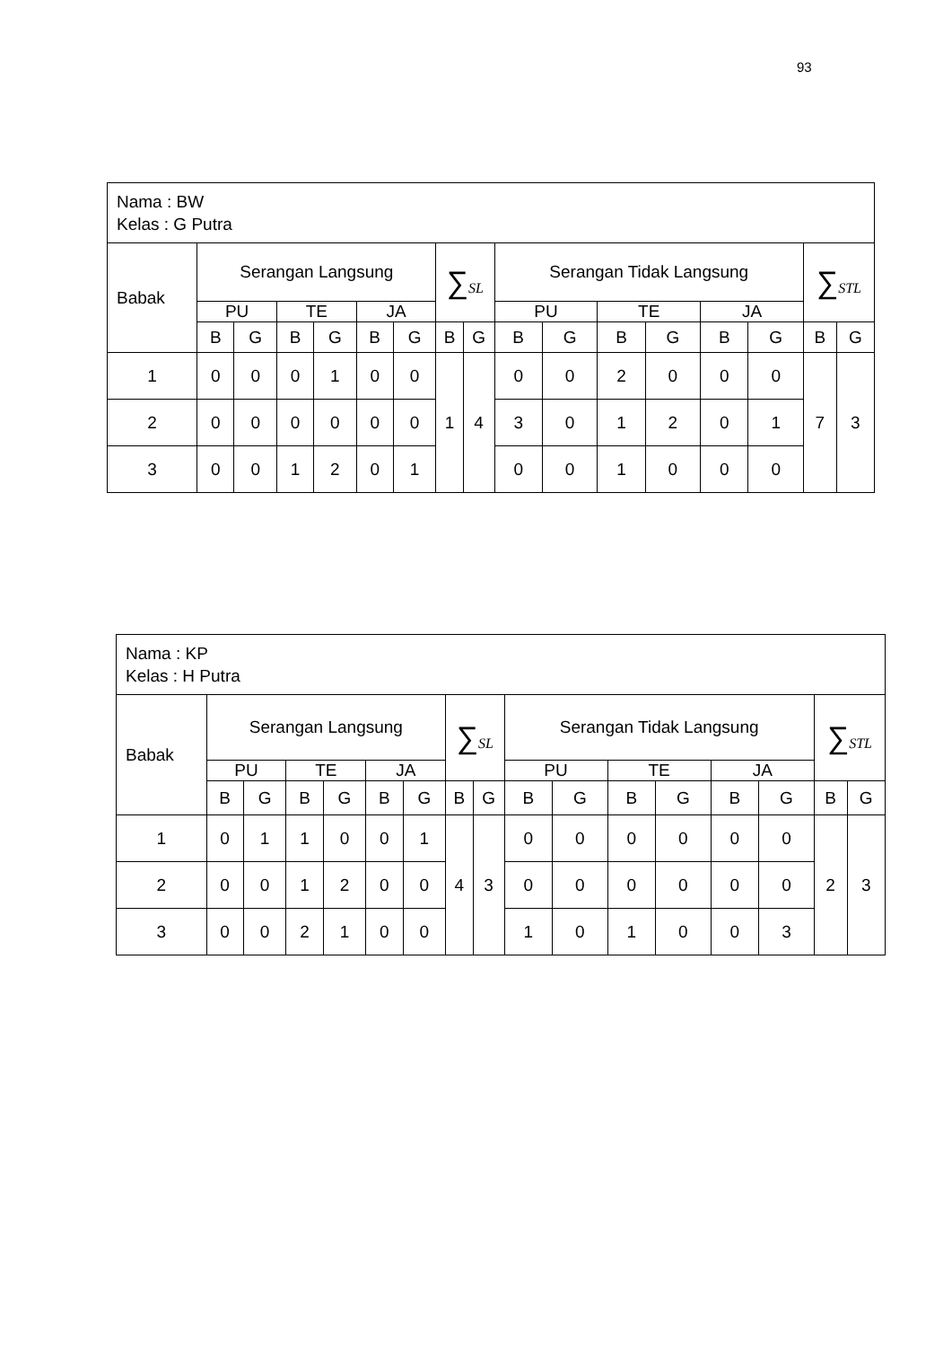93
| Nama : BW Kelas : G Putra | | | | | | | | | | | | | | | | |
| Babak | Serangan Langsung | | | | | | ∑ SL | | Serangan Tidak Langsung | | | | | | ∑ STL | |
| | PU | | TE | | JA | | | | PU | | TE | | JA | | | |
| | B | G | B | G | B | G | B | G | B | G | B | G | B | G | B | G |
| 1 | 0 | 0 | 0 | 1 | 0 | 0 | 1 | 4 | 0 | 0 | 2 | 0 | 0 | 0 | 7 | 3 |
| 2 | 0 | 0 | 0 | 0 | 0 | 0 | | | 3 | 0 | 1 | 2 | 0 | 1 | | |
| 3 | 0 | 0 | 1 | 2 | 0 | 1 | | | 0 | 0 | 1 | 0 | 0 | 0 | | |
| Nama : KP Kelas : H Putra | | | | | | | | | | | | | | | | |
| Babak | Serangan Langsung | | | | | | ∑ SL | | Serangan Tidak Langsung | | | | | | ∑ STL | |
| | PU | | TE | | JA | | | | PU | | TE | | JA | | | |
| | B | G | B | G | B | G | B | G | B | G | B | G | B | G | B | G |
| 1 | 0 | 1 | 1 | 0 | 0 | 1 | 4 | 3 | 0 | 0 | 0 | 0 | 0 | 0 | 2 | 3 |
| 2 | 0 | 0 | 1 | 2 | 0 | 0 | | | 0 | 0 | 0 | 0 | 0 | 0 | | |
| 3 | 0 | 0 | 2 | 1 | 0 | 0 | | | 1 | 0 | 1 | 0 | 0 | 3 | | |